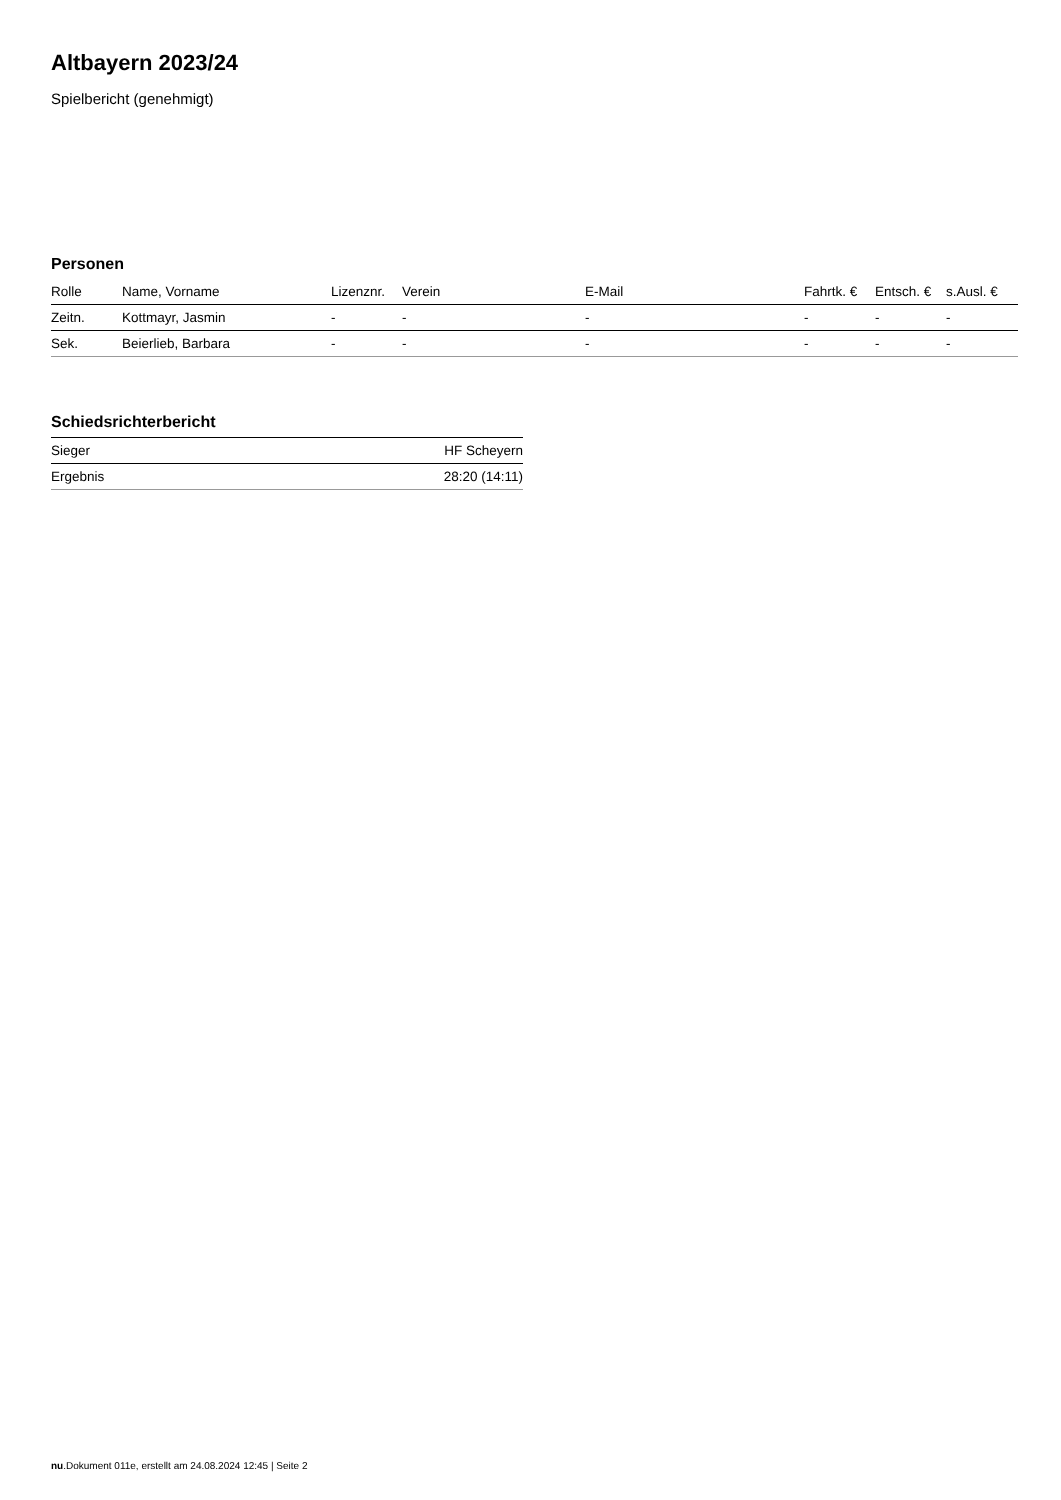Altbayern 2023/24
Spielbericht (genehmigt)
Personen
| Rolle | Name, Vorname | Lizenznr. | Verein | E-Mail | Fahrtk. € | Entsch. € | s.Ausl. € |
| --- | --- | --- | --- | --- | --- | --- | --- |
| Zeitn. | Kottmayr, Jasmin | - | - | - | - | - | - |
| Sek. | Beierlieb, Barbara | - | - | - | - | - | - |
Schiedsrichterbericht
| Sieger | HF Scheyern |
| Ergebnis | 28:20 (14:11) |
nu.Dokument 011e, erstellt am 24.08.2024 12:45 | Seite 2